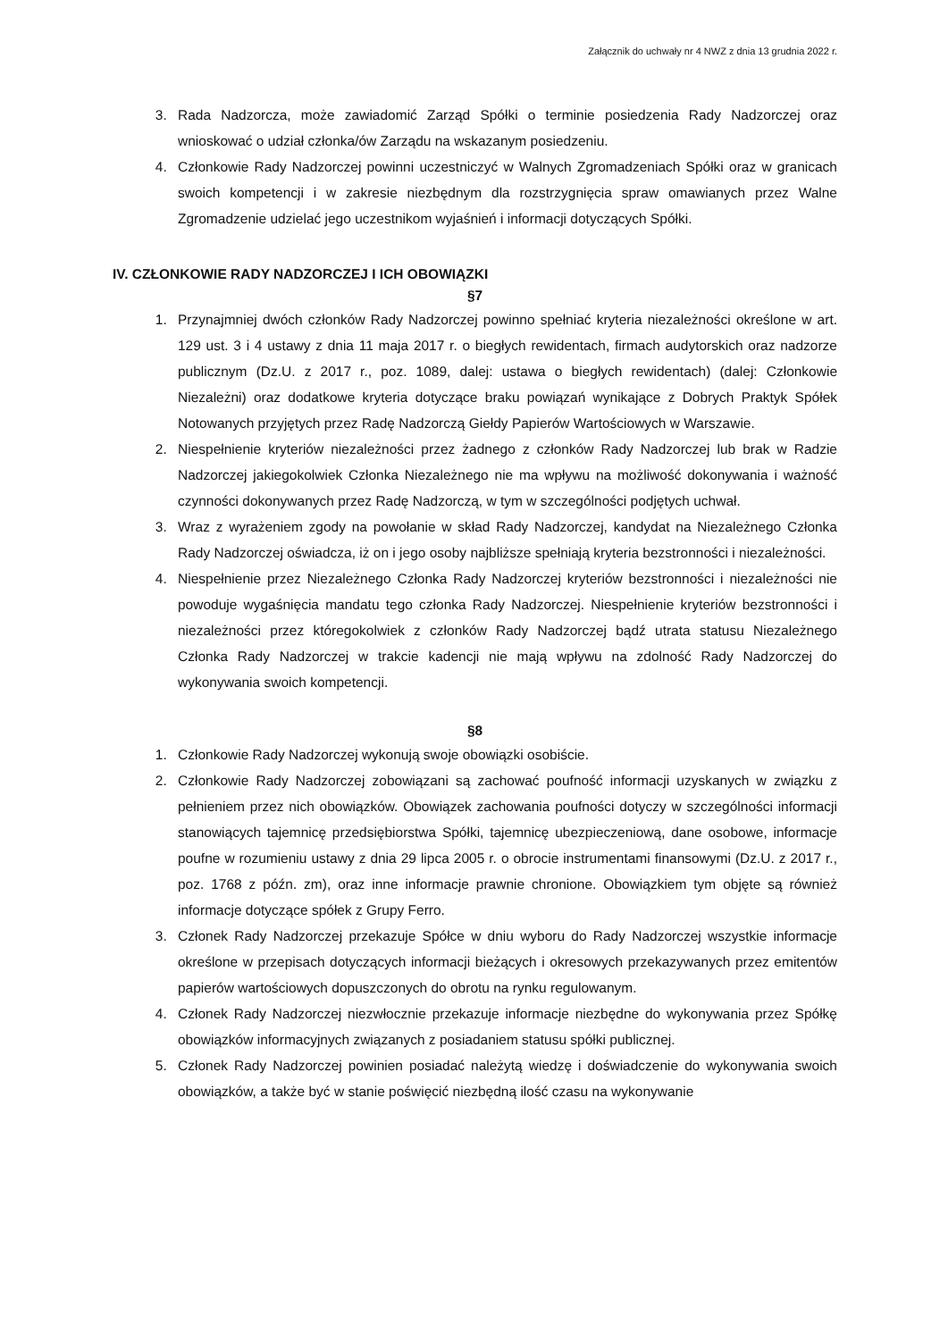Załącznik do uchwały nr 4 NWZ z dnia 13 grudnia 2022 r.
3. Rada Nadzorcza, może zawiadomić Zarząd Spółki o terminie posiedzenia Rady Nadzorczej oraz wnioskować o udział członka/ów Zarządu na wskazanym posiedzeniu.
4. Członkowie Rady Nadzorczej powinni uczestniczyć w Walnych Zgromadzeniach Spółki oraz w granicach swoich kompetencji i w zakresie niezbędnym dla rozstrzygnięcia spraw omawianych przez Walne Zgromadzenie udzielać jego uczestnikom wyjaśnień i informacji dotyczących Spółki.
IV. CZŁONKOWIE RADY NADZORCZEJ I ICH OBOWIĄZKI
§7
1. Przynajmniej dwóch członków Rady Nadzorczej powinno spełniać kryteria niezależności określone w art. 129 ust. 3 i 4 ustawy z dnia 11 maja 2017 r. o biegłych rewidentach, firmach audytorskich oraz nadzorze publicznym (Dz.U. z 2017 r., poz. 1089, dalej: ustawa o biegłych rewidentach) (dalej: Członkowie Niezależni) oraz dodatkowe kryteria dotyczące braku powiązań wynikające z Dobrych Praktyk Spółek Notowanych przyjętych przez Radę Nadzorczą Giełdy Papierów Wartościowych w Warszawie.
2. Niespełnienie kryteriów niezależności przez żadnego z członków Rady Nadzorczej lub brak w Radzie Nadzorczej jakiegokolwiek Członka Niezależnego nie ma wpływu na możliwość dokonywania i ważność czynności dokonywanych przez Radę Nadzorczą, w tym w szczególności podjętych uchwał.
3. Wraz z wyrażeniem zgody na powołanie w skład Rady Nadzorczej, kandydat na Niezależnego Członka Rady Nadzorczej oświadcza, iż on i jego osoby najbliższe spełniają kryteria bezstronności i niezależności.
4. Niespełnienie przez Niezależnego Członka Rady Nadzorczej kryteriów bezstronności i niezależności nie powoduje wygaśnięcia mandatu tego członka Rady Nadzorczej. Niespełnienie kryteriów bezstronności i niezależności przez któregokolwiek z członków Rady Nadzorczej bądź utrata statusu Niezależnego Członka Rady Nadzorczej w trakcie kadencji nie mają wpływu na zdolność Rady Nadzorczej do wykonywania swoich kompetencji.
§8
1. Członkowie Rady Nadzorczej wykonują swoje obowiązki osobiście.
2. Członkowie Rady Nadzorczej zobowiązani są zachować poufność informacji uzyskanych w związku z pełnieniem przez nich obowiązków. Obowiązek zachowania poufności dotyczy w szczególności informacji stanowiących tajemnicę przedsiębiorstwa Spółki, tajemnicę ubezpieczeniową, dane osobowe, informacje poufne w rozumieniu ustawy z dnia 29 lipca 2005 r. o obrocie instrumentami finansowymi (Dz.U. z 2017 r., poz. 1768 z późn. zm), oraz inne informacje prawnie chronione. Obowiązkiem tym objęte są również informacje dotyczące spółek z Grupy Ferro.
3. Członek Rady Nadzorczej przekazuje Spółce w dniu wyboru do Rady Nadzorczej wszystkie informacje określone w przepisach dotyczących informacji bieżących i okresowych przekazywanych przez emitentów papierów wartościowych dopuszczonych do obrotu na rynku regulowanym.
4. Członek Rady Nadzorczej niezwłocznie przekazuje informacje niezbędne do wykonywania przez Spółkę obowiązków informacyjnych związanych z posiadaniem statusu spółki publicznej.
5. Członek Rady Nadzorczej powinien posiadać należytą wiedzę i doświadczenie do wykonywania swoich obowiązków, a także być w stanie poświęcić niezbędną ilość czasu na wykonywanie